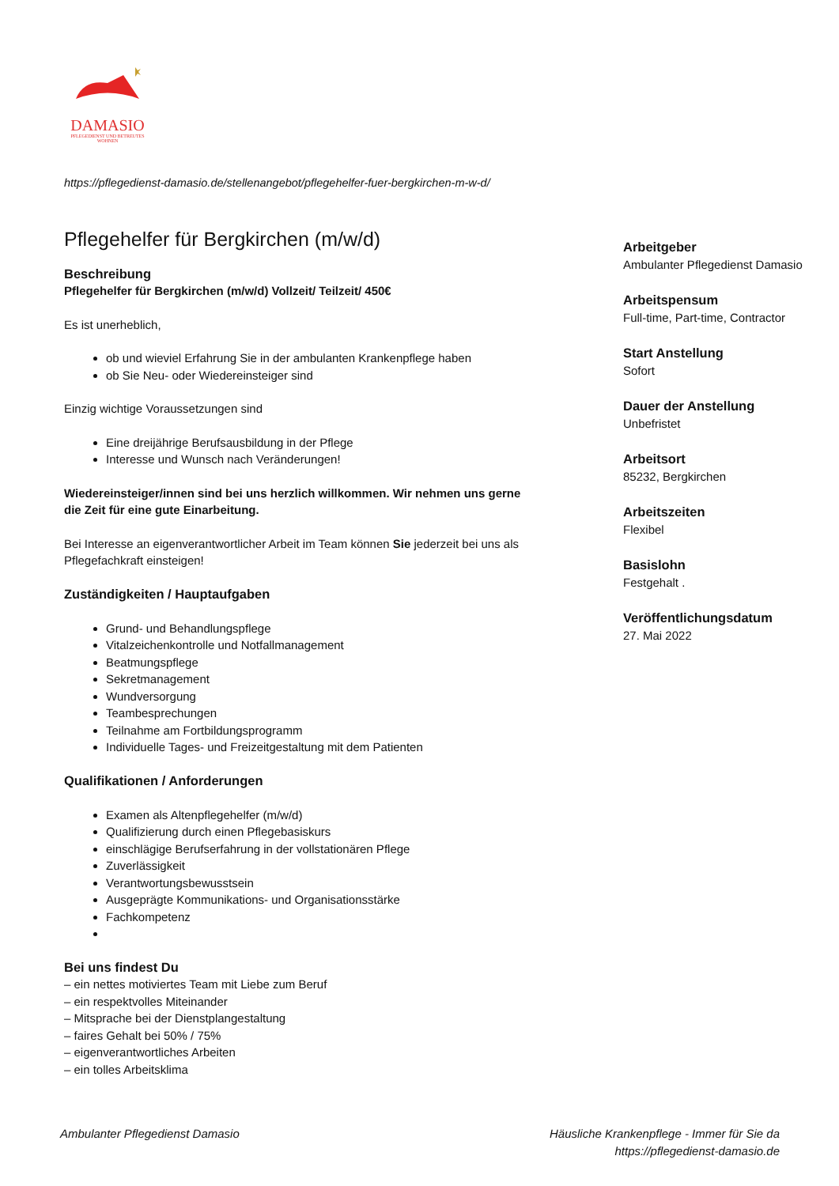DAMASIO
PFLEGEDIENST UND BETREUTES WOHNEN
https://pflegedienst-damasio.de/stellenangebot/pflegehelfer-fuer-bergkirchen-m-w-d/
Pflegehelfer für Bergkirchen (m/w/d)
Beschreibung
Pflegehelfer für Bergkirchen (m/w/d) Vollzeit/ Teilzeit/ 450€
Es ist unerheblich,
ob und wieviel Erfahrung Sie in der ambulanten Krankenpflege haben
ob Sie Neu- oder Wiedereinsteiger sind
Einzig wichtige Voraussetzungen sind
Eine dreijährige Berufsausbildung in der Pflege
Interesse und Wunsch nach Veränderungen!
Wiedereinsteiger/innen sind bei uns herzlich willkommen. Wir nehmen uns gerne die Zeit für eine gute Einarbeitung.
Bei Interesse an eigenverantwortlicher Arbeit im Team können Sie jederzeit bei uns als Pflegefachkraft einsteigen!
Zuständigkeiten / Hauptaufgaben
Grund- und Behandlungspflege
Vitalzeichenkontrolle und Notfallmanagement
Beatmungspflege
Sekretmanagement
Wundversorgung
Teambesprechungen
Teilnahme am Fortbildungsprogramm
Individuelle Tages- und Freizeitgestaltung mit dem Patienten
Qualifikationen / Anforderungen
Examen als Altenpflegehelfer (m/w/d)
Qualifizierung durch einen Pflegebasiskurs
einschlägige Berufserfahrung in der vollstationären Pflege
Zuverlässigkeit
Verantwortungsbewusstsein
Ausgeprägte Kommunikations- und Organisationsstärke
Fachkompetenz
Bei uns findest Du
– ein nettes motiviertes Team mit Liebe zum Beruf
– ein respektvolles Miteinander
– Mitsprache bei der Dienstplangestaltung
– faires Gehalt bei 50% / 75%
– eigenverantwortliches Arbeiten
– ein tolles Arbeitsklima
Arbeitgeber
Ambulanter Pflegedienst Damasio
Arbeitspensum
Full-time, Part-time, Contractor
Start Anstellung
Sofort
Dauer der Anstellung
Unbefristet
Arbeitsort
85232, Bergkirchen
Arbeitszeiten
Flexibel
Basislohn
Festgehalt .
Veröffentlichungsdatum
27. Mai 2022
Ambulanter Pflegedienst Damasio
Häusliche Krankenpflege - Immer für Sie da
https://pflegedienst-damasio.de